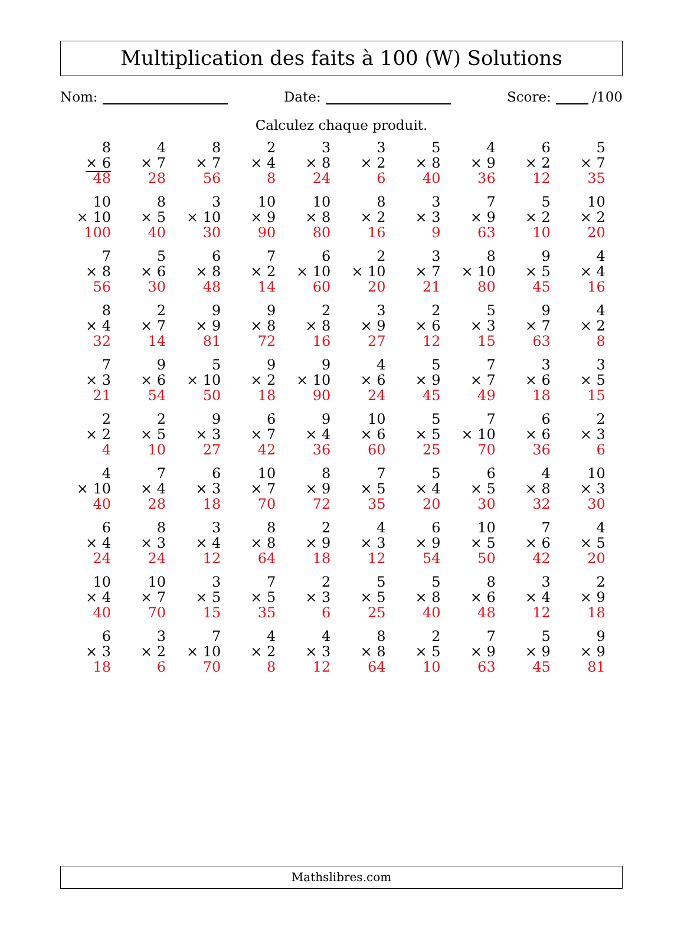Multiplication des faits à 100 (W) Solutions
Nom: Date: Score: /100
Calculez chaque produit.
| 8 × 6 48 | 4 × 7 28 | 8 × 7 56 | 2 × 4 8 | 3 × 8 24 | 3 × 2 6 | 5 × 8 40 | 4 × 9 36 | 6 × 2 12 | 5 × 7 35 |
| 10 × 10 100 | 8 × 5 40 | 3 × 10 30 | 10 × 9 90 | 10 × 8 80 | 8 × 2 16 | 3 × 3 9 | 7 × 9 63 | 5 × 2 10 | 10 × 2 20 |
| 7 × 8 56 | 5 × 6 30 | 6 × 8 48 | 7 × 2 14 | 6 × 10 60 | 2 × 10 20 | 3 × 7 21 | 8 × 10 80 | 9 × 5 45 | 4 × 4 16 |
| 8 × 4 32 | 2 × 7 14 | 9 × 9 81 | 9 × 8 72 | 2 × 8 16 | 3 × 9 27 | 2 × 6 12 | 5 × 3 15 | 9 × 7 63 | 4 × 2 8 |
| 7 × 3 21 | 9 × 6 54 | 5 × 10 50 | 9 × 2 18 | 9 × 10 90 | 4 × 6 24 | 5 × 9 45 | 7 × 7 49 | 3 × 6 18 | 3 × 5 15 |
| 2 × 2 4 | 2 × 5 10 | 9 × 3 27 | 6 × 7 42 | 9 × 4 36 | 10 × 6 60 | 5 × 5 25 | 7 × 10 70 | 6 × 6 36 | 2 × 3 6 |
| 4 × 10 40 | 7 × 4 28 | 6 × 3 18 | 10 × 7 70 | 8 × 9 72 | 7 × 5 35 | 5 × 4 20 | 6 × 5 30 | 4 × 8 32 | 10 × 3 30 |
| 6 × 4 24 | 8 × 3 24 | 3 × 4 12 | 8 × 8 64 | 2 × 9 18 | 4 × 3 12 | 6 × 9 54 | 10 × 5 50 | 7 × 6 42 | 4 × 5 20 |
| 10 × 4 40 | 10 × 7 70 | 3 × 5 15 | 7 × 5 35 | 2 × 3 6 | 5 × 5 25 | 5 × 8 40 | 8 × 6 48 | 3 × 4 12 | 2 × 9 18 |
| 6 × 3 18 | 3 × 2 6 | 7 × 10 70 | 4 × 2 8 | 4 × 3 12 | 8 × 8 64 | 2 × 5 10 | 7 × 9 63 | 5 × 9 45 | 9 × 9 81 |
Mathslibres.com